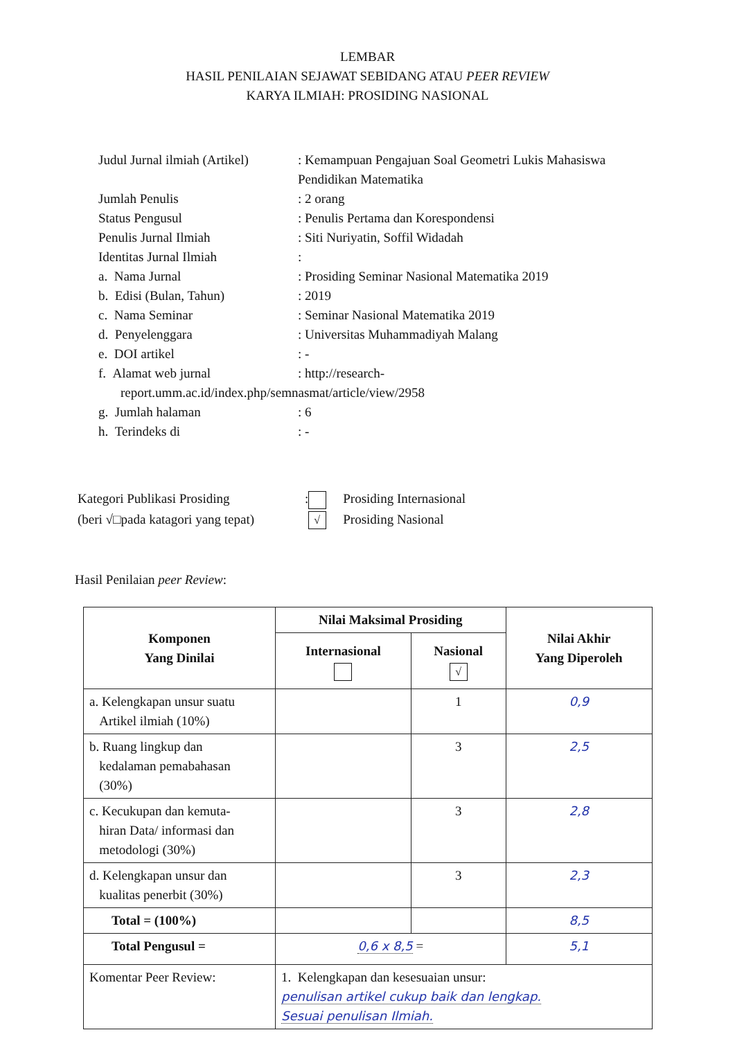LEMBAR
HASIL PENILAIAN SEJAWAT SEBIDANG ATAU PEER REVIEW
KARYA ILMIAH: PROSIDING NASIONAL
| Judul Jurnal ilmiah (Artikel) | : Kemampuan Pengajuan Soal Geometri Lukis Mahasiswa Pendidikan Matematika |
| Jumlah Penulis | : 2 orang |
| Status Pengusul | : Penulis Pertama dan Korespondensi |
| Penulis Jurnal Ilmiah | : Siti Nuriyatin, Soffil Widadah |
| Identitas Jurnal Ilmiah | : |
| a. Nama Jurnal | : Prosiding Seminar Nasional Matematika 2019 |
| b. Edisi (Bulan, Tahun) | : 2019 |
| c. Nama Seminar | : Seminar Nasional Matematika 2019 |
| d. Penyelenggara | : Universitas Muhammadiyah Malang |
| e. DOI artikel | : - |
| f. Alamat web jurnal | : http://research- |
| report.umm.ac.id/index.php/semnasmat/article/view/2958 | |
| g. Jumlah halaman | : 6 |
| h. Terindeks di | : - |
| Kategori Publikasi Prosiding | : | Prosiding Internasional |
| (beri √□pada katagori yang tepat) | √ | Prosiding Nasional |
Hasil Penilaian peer Review:
| Komponen Yang Dinilai | Nilai Maksimal Prosiding | | Nilai Akhir Yang Diperoleh |
| --- | --- | --- | --- |
| | Internasional | Nasional √ | |
| a. Kelengkapan unsur suatu Artikel ilmiah (10%) | | 1 | 0,9 |
| b. Ruang lingkup dan kedalaman pemabahasan (30%) | | 3 | 2,5 |
| c. Kecukupan dan kemuta- hiran Data/ informasi dan metodologi (30%) | | 3 | 2,8 |
| d. Kelengkapan unsur dan kualitas penerbit (30%) | | 3 | 2,3 |
| Total = (100%) | | | 8,5 |
| Total Pengusul = | 0,6 x 8,5 = | | 5,1 |
| Komentar Peer Review: | 1. Kelengkapan dan kesesuaian unsur: penulisan artikel cukup baik dan lengkap. Sesuai penulisan Ilmiah. | | |